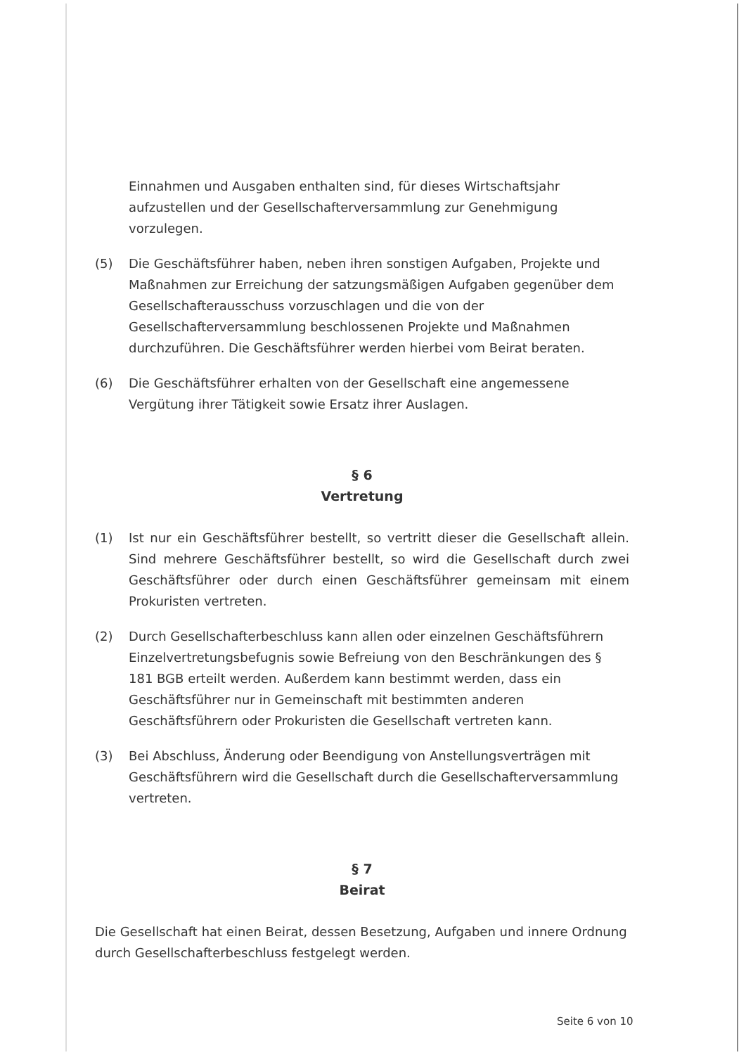Einnahmen und Ausgaben enthalten sind, für dieses Wirtschaftsjahr aufzustellen und der Gesellschafterversammlung zur Genehmigung vorzulegen.
(5) Die Geschäftsführer haben, neben ihren sonstigen Aufgaben, Projekte und Maßnahmen zur Erreichung der satzungsmäßigen Aufgaben gegenüber dem Gesellschafterausschuss vorzuschlagen und die von der Gesellschafterversammlung beschlossenen Projekte und Maßnahmen durchzuführen. Die Geschäftsführer werden hierbei vom Beirat beraten.
(6) Die Geschäftsführer erhalten von der Gesellschaft eine angemessene Vergütung ihrer Tätigkeit sowie Ersatz ihrer Auslagen.
§ 6
Vertretung
(1) Ist nur ein Geschäftsführer bestellt, so vertritt dieser die Gesellschaft allein. Sind mehrere Geschäftsführer bestellt, so wird die Gesellschaft durch zwei Geschäftsführer oder durch einen Geschäftsführer gemeinsam mit einem Prokuristen vertreten.
(2) Durch Gesellschafterbeschluss kann allen oder einzelnen Geschäftsführern Einzelvertretungsbefugnis sowie Befreiung von den Beschränkungen des § 181 BGB erteilt werden. Außerdem kann bestimmt werden, dass ein Geschäftsführer nur in Gemeinschaft mit bestimmten anderen Geschäftsführern oder Prokuristen die Gesellschaft vertreten kann.
(3) Bei Abschluss, Änderung oder Beendigung von Anstellungsverträgen mit Geschäftsführern wird die Gesellschaft durch die Gesellschafterversammlung vertreten.
§ 7
Beirat
Die Gesellschaft hat einen Beirat, dessen Besetzung, Aufgaben und innere Ordnung durch Gesellschafterbeschluss festgelegt werden.
Seite 6 von 10